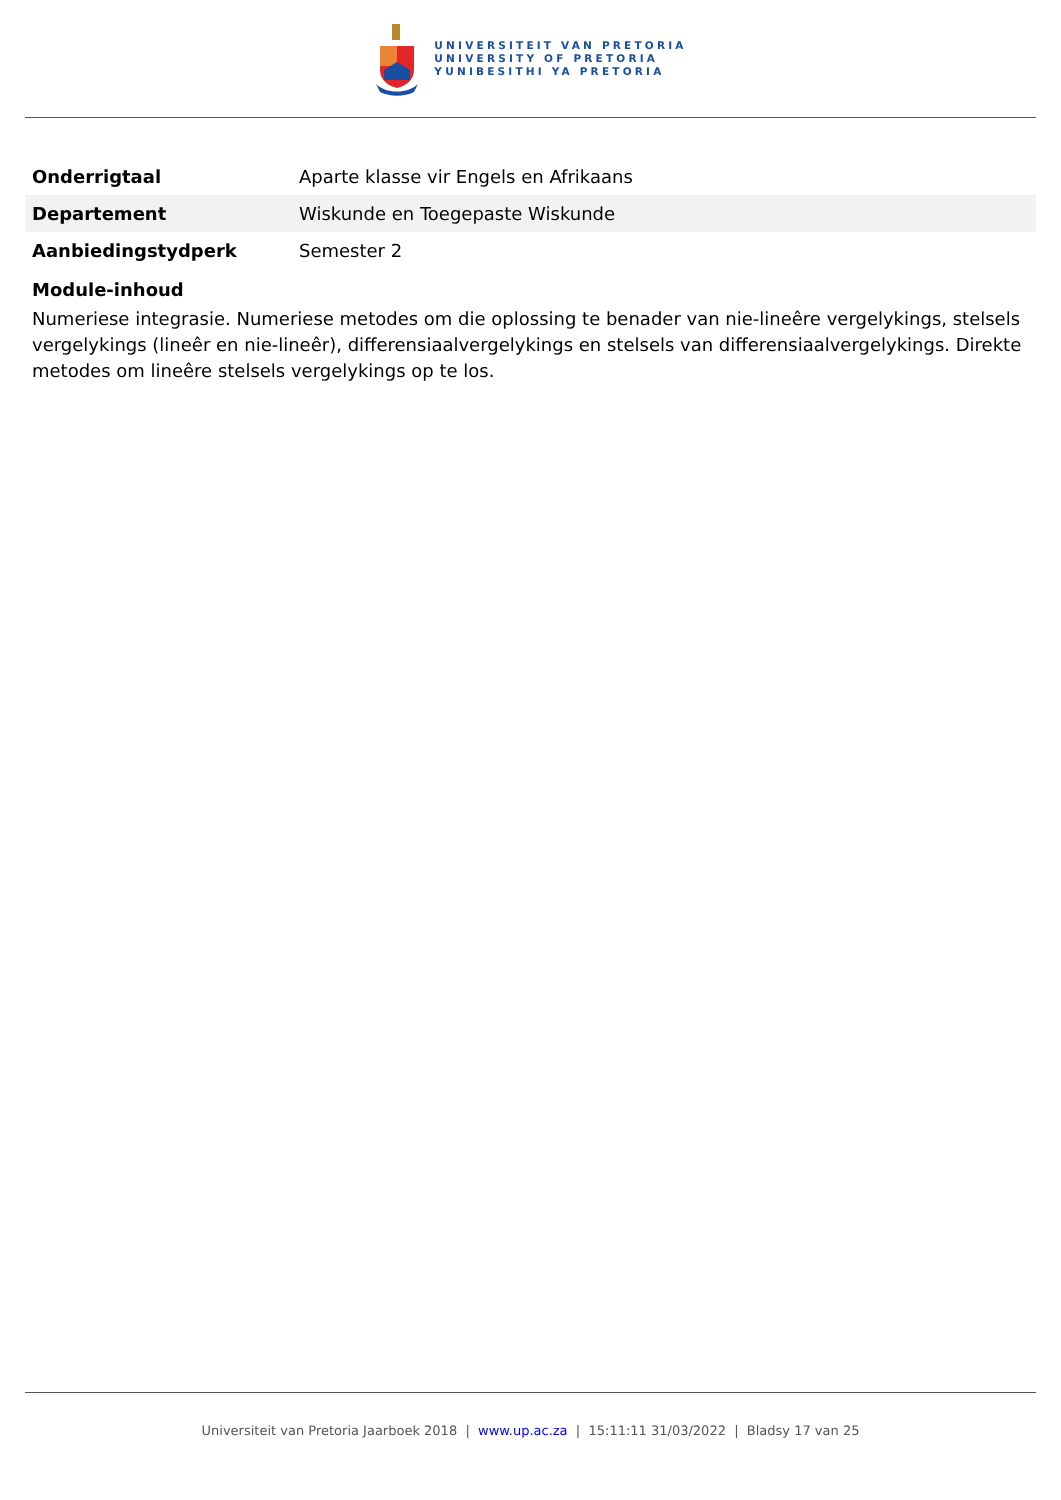UNIVERSITEIT VAN PRETORIA
UNIVERSITY OF PRETORIA
YUNIBESITHI YA PRETORIA
| Onderrigtaal | Aparte klasse vir Engels en Afrikaans |
| Departement | Wiskunde en Toegepaste Wiskunde |
| Aanbiedingstydperk | Semester 2 |
Module-inhoud
Numeriese integrasie. Numeriese metodes om die oplossing te benader van nie-lineêre vergelykings, stelsels vergelykings (lineêr en nie-lineêr), differensiaalvergelykings en stelsels van differensiaalvergelykings. Direkte metodes om lineêre stelsels vergelykings op te los.
Universiteit van Pretoria Jaarboek 2018 | www.up.ac.za | 15:11:11 31/03/2022 | Bladsy 17 van 25